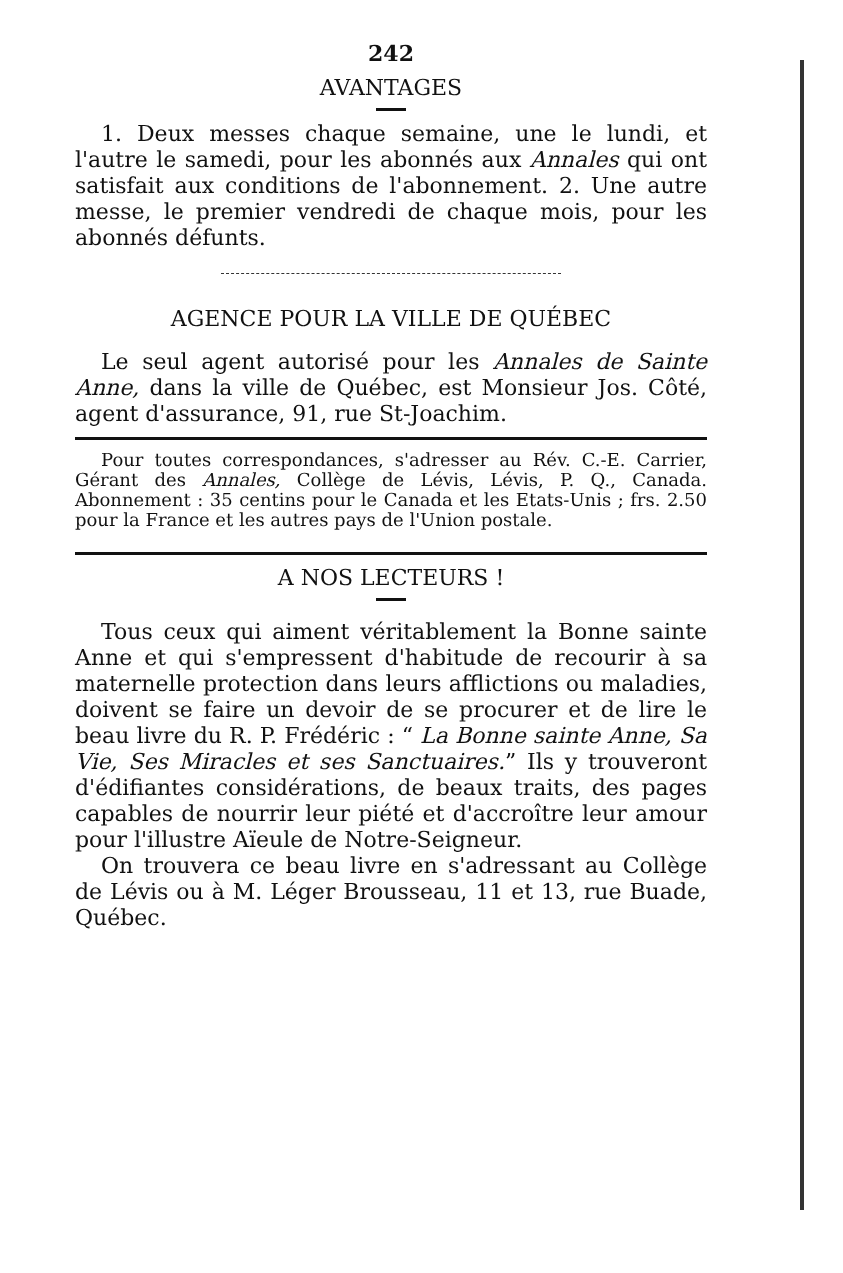242
AVANTAGES
1. Deux messes chaque semaine, une le lundi, et l'autre le samedi, pour les abonnés aux Annales qui ont satisfait aux conditions de l'abonnement. 2. Une autre messe, le premier vendredi de chaque mois, pour les abonnés défunts.
AGENCE POUR LA VILLE DE QUÉBEC
Le seul agent autorisé pour les Annales de Sainte Anne, dans la ville de Québec, est Monsieur Jos. Côté, agent d'assurance, 91, rue St-Joachim.
Pour toutes correspondances, s'adresser au Rév. C.-E. Carrier, Gérant des Annales, Collège de Lévis, Lévis, P. Q., Canada. Abonnement : 35 centins pour le Canada et les Etats-Unis ; frs. 2.50 pour la France et les autres pays de l'Union postale.
A NOS LECTEURS !
Tous ceux qui aiment véritablement la Bonne sainte Anne et qui s'empressent d'habitude de recourir à sa maternelle protection dans leurs afflictions ou maladies, doivent se faire un devoir de se procurer et de lire le beau livre du R. P. Frédéric : “ La Bonne sainte Anne, Sa Vie, Ses Miracles et ses Sanctuaires.” Ils y trouveront d'édifiantes considérations, de beaux traits, des pages capables de nourrir leur piété et d'accroître leur amour pour l'illustre Aïeule de Notre-Seigneur.
On trouvera ce beau livre en s'adressant au Collège de Lévis ou à M. Léger Brousseau, 11 et 13, rue Buade, Québec.